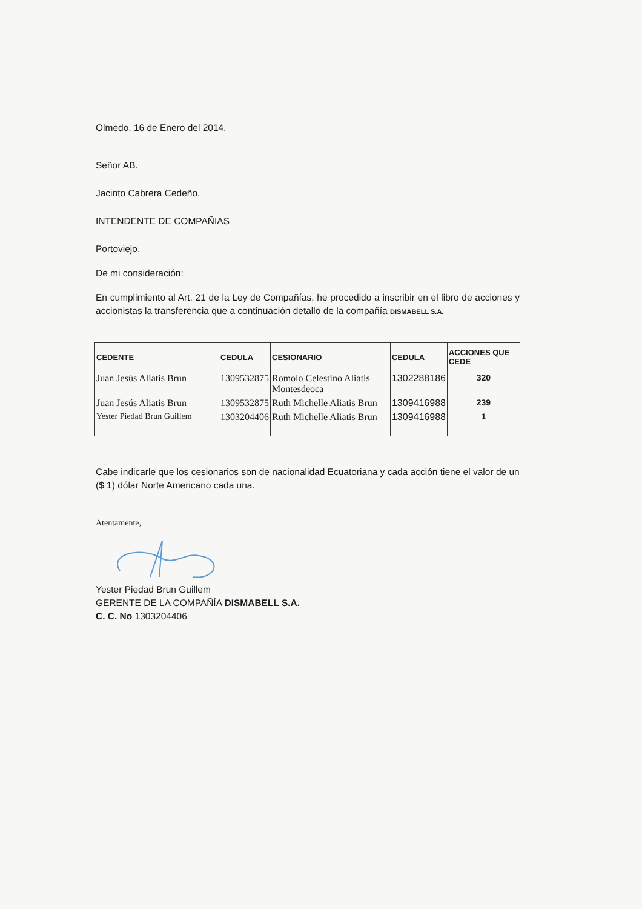Olmedo, 16 de Enero del 2014.
Señor AB.
Jacinto Cabrera Cedeño.
INTENDENTE DE COMPAÑIAS
Portoviejo.
De mi consideración:
En cumplimiento al Art. 21 de la Ley de Compañías, he procedido a inscribir en el libro de acciones y accionistas la transferencia que a continuación detallo de la compañía DISMABELL S.A.
| CEDENTE | CEDULA | CESIONARIO | CEDULA | ACCIONES QUE CEDE |
| --- | --- | --- | --- | --- |
| Juan Jesús Aliatis Brun | 1309532875 | Romolo Celestino Aliatis Montesdeoca | 1302288186 | 320 |
| Juan Jesús Aliatis Brun | 1309532875 | Ruth Michelle Aliatis Brun | 1309416988 | 239 |
| Yester Piedad Brun Guillem | 1303204406 | Ruth Michelle Aliatis Brun | 1309416988 | 1 |
Cabe indicarle que los cesionarios son de nacionalidad Ecuatoriana y cada acción tiene el valor de un ($ 1) dólar Norte Americano cada una.
Atentamente,
Yester Piedad Brun Guillem
GERENTE DE LA COMPAÑÍA DISMABELL S.A.
C. C. No 1303204406